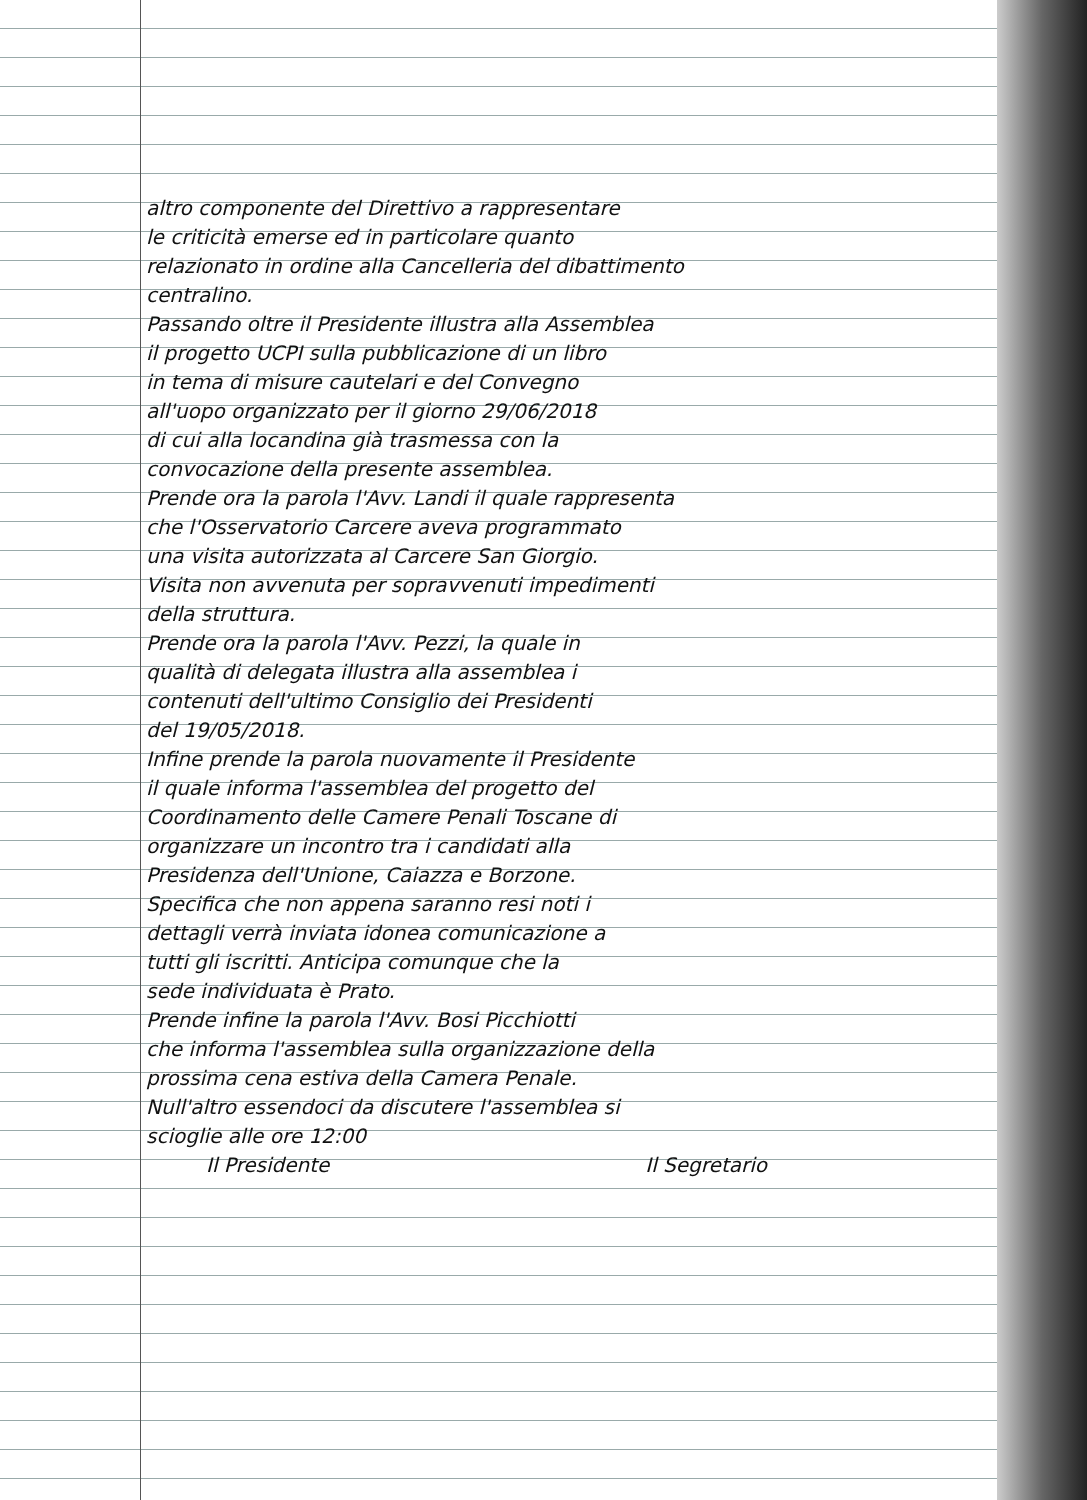altro componente del Direttivo a rappresentare
le criticità emerse ed in particolare quanto
relazionato in ordine alla Cancelleria del dibattimento
centralino.
Passando oltre il Presidente illustra alla Assemblea
il progetto UCPI sulla pubblicazione di un libro
in tema di misure cautelari e del Convegno
all'uopo organizzato per il giorno 29/06/2018
di cui alla locandina già trasmessa con la
convocazione della presente assemblea.
Prende ora la parola l'Avv. Landi il quale rappresenta
che l'Osservatorio Carcere aveva programmato
una visita autorizzata al Carcere San Giorgio.
Visita non avvenuta per sopravvenuti impedimenti
della struttura.
Prende ora la parola l'Avv. Pezzi, la quale in
qualità di delegata illustra alla assemblea i
contenuti dell'ultimo Consiglio dei Presidenti
del 19/05/2018.
Infine prende la parola nuovamente il Presidente
il quale informa l'assemblea del progetto del
Coordinamento delle Camere Penali Toscane di
organizzare un incontro tra i candidati alla
Presidenza dell'Unione, Caiazza e Borzone.
Specifica che non appena saranno resi noti i
dettagli verrà inviata idonea comunicazione a
tutti gli iscritti. Anticipa comunque che la
sede individuata è Prato.
Prende infine la parola l'Avv. Bosi Picchiotti
che informa l'assemblea sulla organizzazione della
prossima cena estiva della Camera Penale.
Null'altro essendoci da discutere l'assemblea si
scioglie alle ore 12:00
Il Presidente Il Segretario